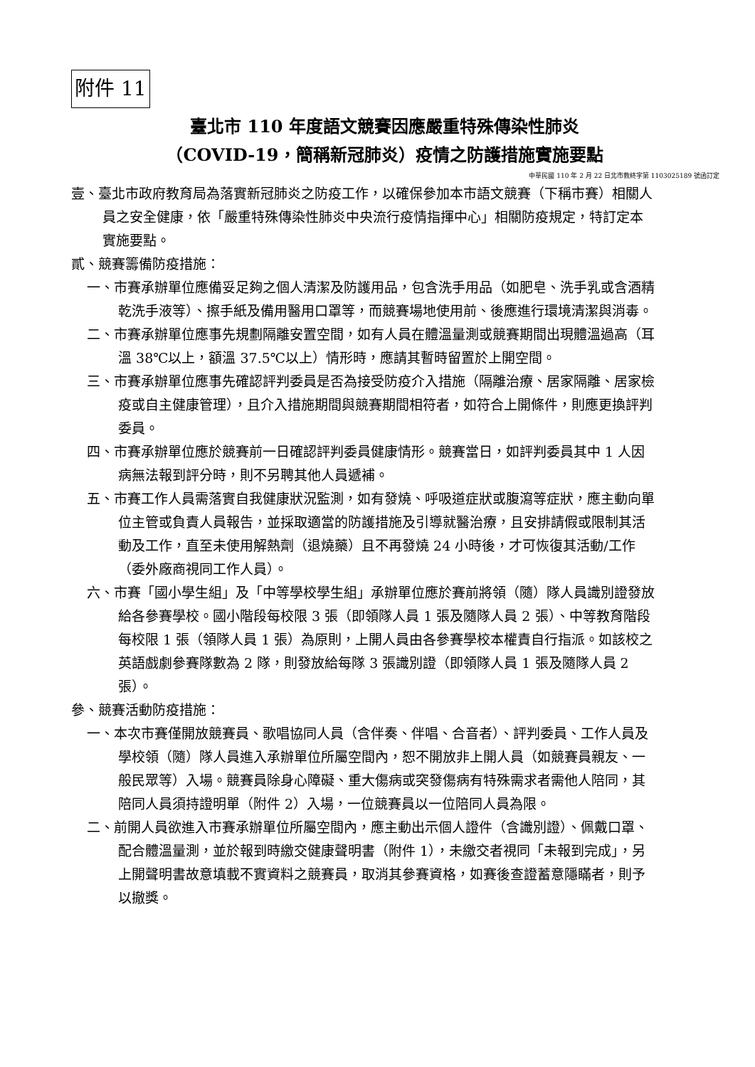附件 11
臺北市 110 年度語文競賽因應嚴重特殊傳染性肺炎
（COVID-19，簡稱新冠肺炎）疫情之防護措施實施要點
中華民國 110 年 2 月 22 日北市教終字第 1103025189 號函訂定
壹、臺北市政府教育局為落實新冠肺炎之防疫工作，以確保參加本市語文競賽（下稱市賽）相關人員之安全健康，依「嚴重特殊傳染性肺炎中央流行疫情指揮中心」相關防疫規定，特訂定本實施要點。
貳、競賽籌備防疫措施：
一、市賽承辦單位應備妥足夠之個人清潔及防護用品，包含洗手用品（如肥皂、洗手乳或含酒精乾洗手液等）、擦手紙及備用醫用口罩等，而競賽場地使用前、後應進行環境清潔與消毒。
二、市賽承辦單位應事先規劃隔離安置空間，如有人員在體溫量測或競賽期間出現體溫過高（耳溫 38℃以上，額溫 37.5℃以上）情形時，應請其暫時留置於上開空間。
三、市賽承辦單位應事先確認評判委員是否為接受防疫介入措施（隔離治療、居家隔離、居家檢疫或自主健康管理），且介入措施期間與競賽期間相符者，如符合上開條件，則應更換評判委員。
四、市賽承辦單位應於競賽前一日確認評判委員健康情形。競賽當日，如評判委員其中 1 人因病無法報到評分時，則不另聘其他人員遞補。
五、市賽工作人員需落實自我健康狀況監測，如有發燒、呼吸道症狀或腹瀉等症狀，應主動向單位主管或負責人員報告，並採取適當的防護措施及引導就醫治療，且安排請假或限制其活動及工作，直至未使用解熱劑（退燒藥）且不再發燒 24 小時後，才可恢復其活動/工作（委外廠商視同工作人員）。
六、市賽「國小學生組」及「中等學校學生組」承辦單位應於賽前將領（隨）隊人員識別證發放給各參賽學校。國小階段每校限 3 張（即領隊人員 1 張及隨隊人員 2 張）、中等教育階段每校限 1 張（領隊人員 1 張）為原則，上開人員由各參賽學校本權責自行指派。如該校之英語戲劇參賽隊數為 2 隊，則發放給每隊 3 張識別證（即領隊人員 1 張及隨隊人員 2 張）。
參、競賽活動防疫措施：
一、本次市賽僅開放競賽員、歌唱協同人員（含伴奏、伴唱、合音者）、評判委員、工作人員及學校領（隨）隊人員進入承辦單位所屬空間內，恕不開放非上開人員（如競賽員親友、一般民眾等）入場。競賽員除身心障礙、重大傷病或突發傷病有特殊需求者需他人陪同，其陪同人員須持證明單（附件 2）入場，一位競賽員以一位陪同人員為限。
二、前開人員欲進入市賽承辦單位所屬空間內，應主動出示個人證件（含識別證）、佩戴口罩、配合體溫量測，並於報到時繳交健康聲明書（附件 1），未繳交者視同「未報到完成」，另上開聲明書故意填載不實資料之競賽員，取消其參賽資格，如賽後查證蓄意隱瞞者，則予以撤獎。